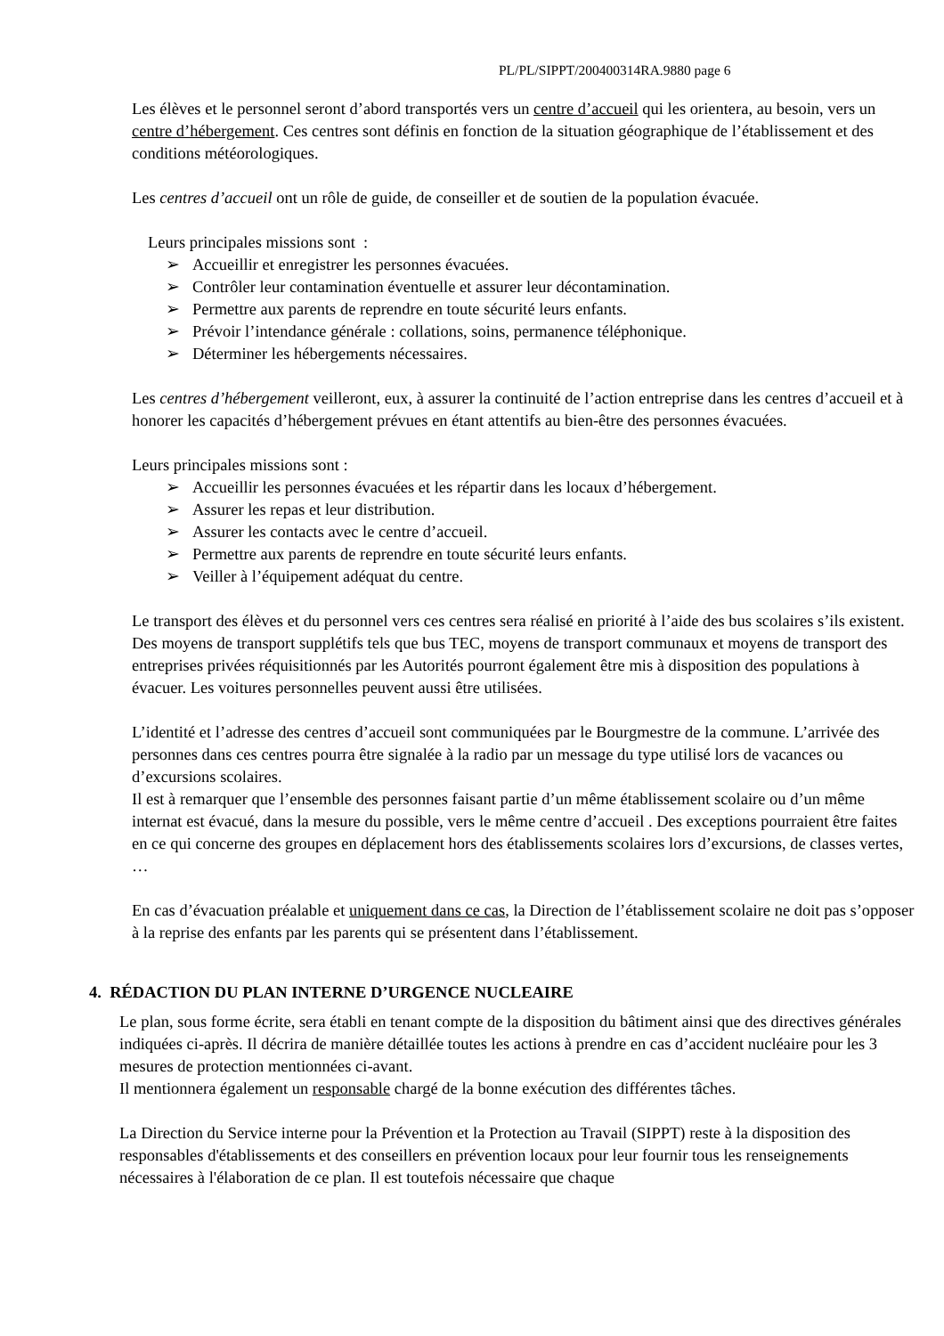PL/PL/SIPPT/200400314RA.9880 page 6
Les élèves et le personnel seront d’abord transportés vers un centre d’accueil qui les orientera, au besoin, vers un centre d’hébergement. Ces centres sont définis en fonction de la situation géographique de l’établissement et des conditions météorologiques.
Les centres d’accueil ont un rôle de guide, de conseiller et de soutien de la population évacuée.
Leurs principales missions sont :
➢ Accueillir et enregistrer les personnes évacuées.
➢ Contrôler leur contamination éventuelle et assurer leur décontamination.
➢ Permettre aux parents de reprendre en toute sécurité leurs enfants.
➢ Prévoir l’intendance générale : collations, soins, permanence téléphonique.
➢ Déterminer les hébergements nécessaires.
Les centres d’hébergement veilleront, eux, à assurer la continuité de l’action entreprise dans les centres d’accueil et à honorer les capacités d’hébergement prévues en étant attentifs au bien-être des personnes évacuées.
Leurs principales missions sont :
➢ Accueillir les personnes évacuées et les répartir dans les locaux d’hébergement.
➢ Assurer les repas et leur distribution.
➢ Assurer les contacts avec le centre d’accueil.
➢ Permettre aux parents de reprendre en toute sécurité leurs enfants.
➢ Veiller à l’équipement adéquat du centre.
Le transport des élèves et du personnel vers ces centres sera réalisé en priorité à l’aide des bus scolaires s’ils existent. Des moyens de transport supplétifs tels que bus TEC, moyens de transport communaux et moyens de transport des entreprises privées réquisitionnés par les Autorités pourront également être mis à disposition des populations à évacuer. Les voitures personnelles peuvent aussi être utilisées.
L’identité et l’adresse des centres d’accueil sont communiquées par le Bourgmestre de la commune. L’arrivée des personnes dans ces centres pourra être signalée à la radio par un message du type utilisé lors de vacances ou d’excursions scolaires.
Il est à remarquer que l’ensemble des personnes faisant partie d’un même établissement scolaire ou d’un même internat est évacué, dans la mesure du possible, vers le même centre d’accueil . Des exceptions pourraient être faites en ce qui concerne des groupes en déplacement hors des établissements scolaires lors d’excursions, de classes vertes, …
En cas d’évacuation préalable et uniquement dans ce cas, la Direction de l’établissement scolaire ne doit pas s’opposer à la reprise des enfants par les parents qui se présentent dans l’établissement.
4. RÉDACTION DU PLAN INTERNE D’URGENCE NUCLEAIRE
Le plan, sous forme écrite, sera établi en tenant compte de la disposition du bâtiment ainsi que des directives générales indiquées ci-après. Il décrira de manière détaillée toutes les actions à prendre en cas d’accident nucléaire pour les 3 mesures de protection mentionnées ci-avant.
Il mentionnera également un responsable chargé de la bonne exécution des différentes tâches.
La Direction du Service interne pour la Prévention et la Protection au Travail (SIPPT) reste à la disposition des responsables d'établissements et des conseillers en prévention locaux pour leur fournir tous les renseignements nécessaires à l'élaboration de ce plan. Il est toutefois nécessaire que chaque